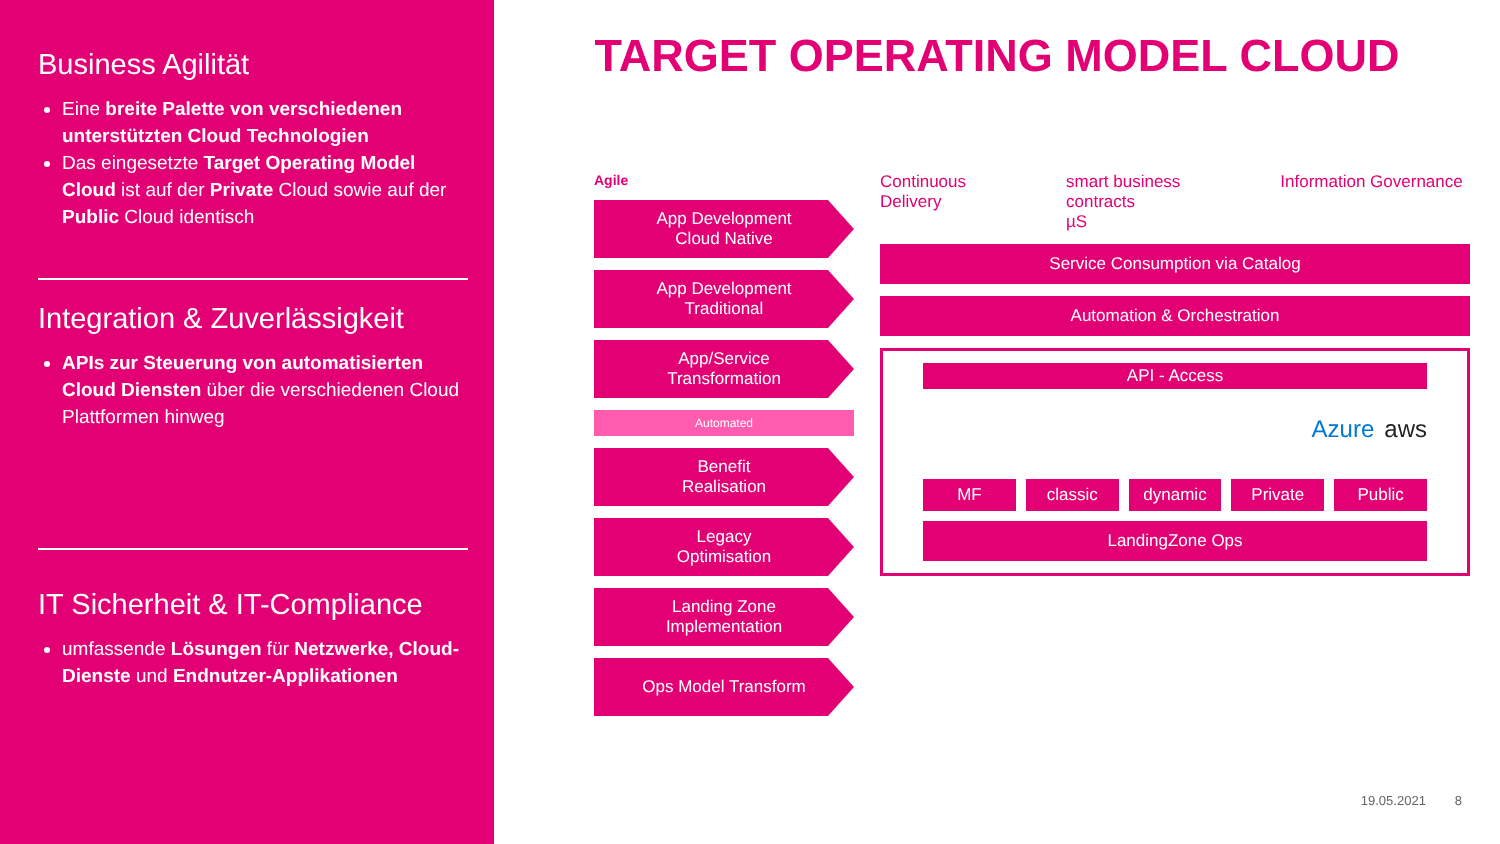Business Agilität
Eine breite Palette von verschiedenen unterstützten Cloud Technologien
Das eingesetzte Target Operating Model Cloud ist auf der Private Cloud sowie auf der Public Cloud identisch
Integration & Zuverlässigkeit
APIs zur Steuerung von automatisierten Cloud Diensten über die verschiedenen Cloud Plattformen hinweg
IT Sicherheit & IT-Compliance
umfassende Lösungen für Netzwerke, Cloud-Dienste und Endnutzer-Applikationen
TARGET OPERATING MODEL CLOUD
Agile
App Development
Cloud Native
App Development
Traditional
App/Service
Transformation
Automated
Benefit
Realisation
Legacy
Optimisation
Landing Zone
Implementation
Ops Model Transform
Continuous
Delivery smart business
contracts
µS Information Governance
Service Consumption via Catalog
Automation & Orchestration
API - Access
Azure aws
MF classic dynamic Private Public
LandingZone Ops
19.05.2021 8